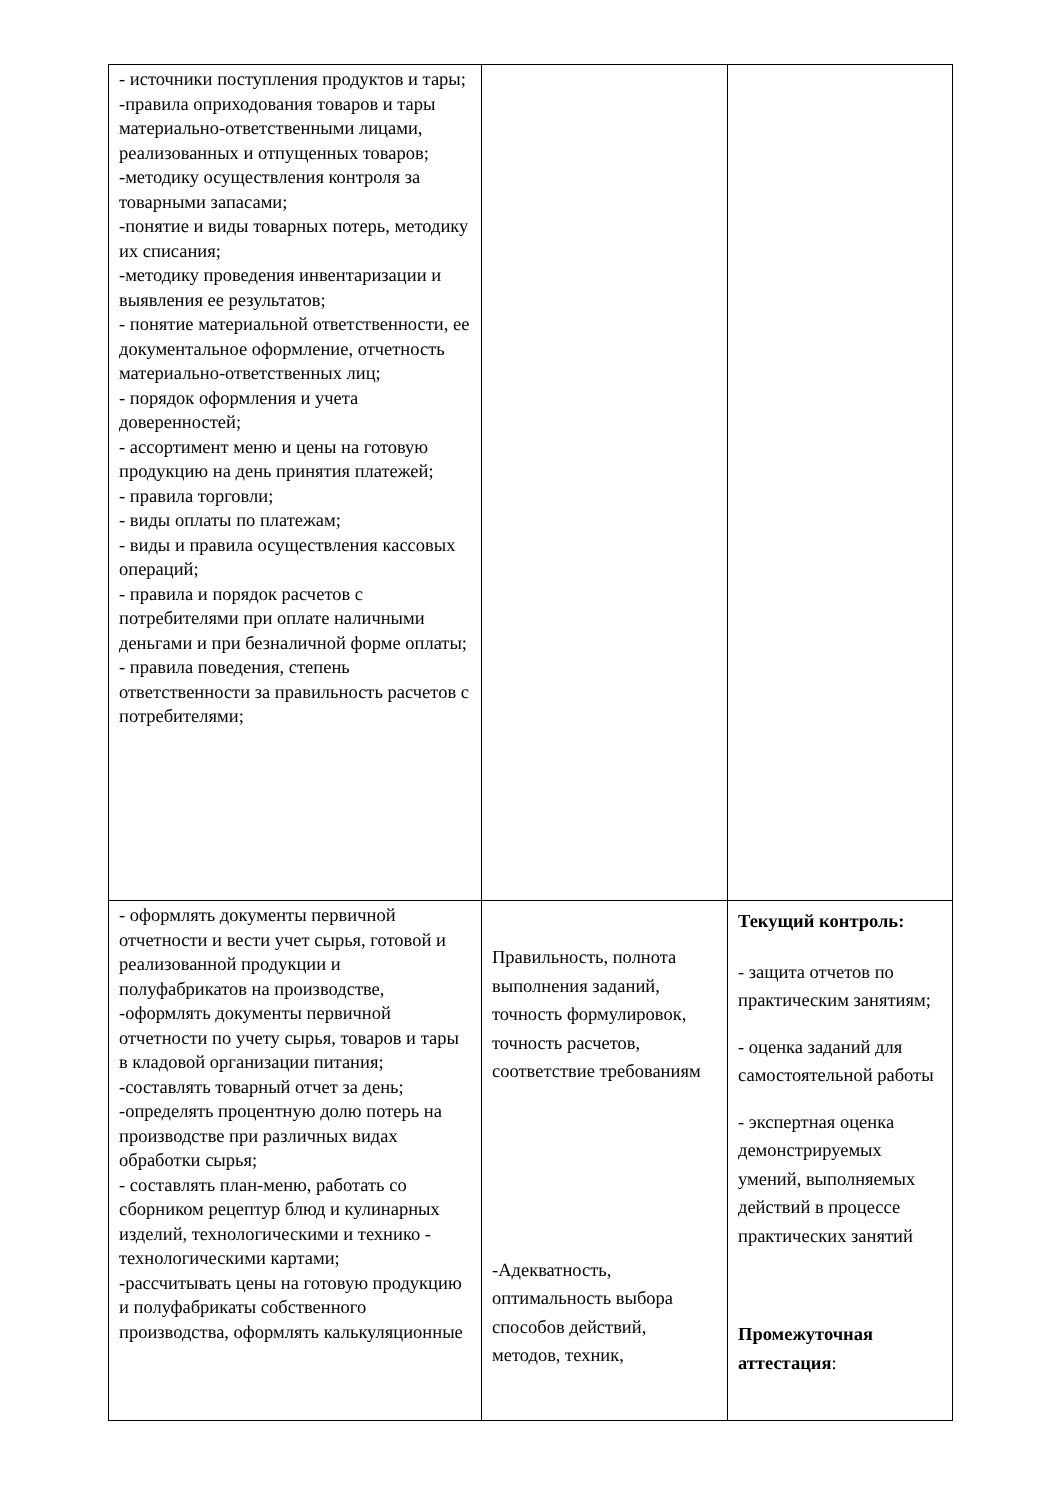| - источники поступления продуктов и тары; -правила оприходования товаров и тары материально-ответственными лицами, реализованных и отпущенных товаров; -методику осуществления контроля за товарными запасами; -понятие и виды товарных потерь, методику их списания; -методику проведения инвентаризации и выявления ее результатов; - понятие материальной ответственности, ее документальное оформление, отчетность материально-ответственных лиц; - порядок оформления и учета доверенностей; - ассортимент меню и цены на готовую продукцию на день принятия платежей; - правила торговли; - виды оплаты по платежам; - виды и правила осуществления кассовых операций; - правила и порядок расчетов с потребителями при оплате наличными деньгами и при безналичной форме оплаты; - правила поведения, степень ответственности за правильность расчетов с потребителями; | | |
| - оформлять документы первичной отчетности и вести учет сырья, готовой и реализованной продукции и полуфабрикатов на производстве, -оформлять документы первичной отчетности по учету сырья, товаров и тары в кладовой организации питания; -составлять товарный отчет за день; -определять процентную долю потерь на производстве при различных видах обработки сырья; - составлять план-меню, работать со сборником рецептур блюд и кулинарных изделий, технологическими и технико - технологическими картами; -рассчитывать цены на готовую продукцию и полуфабрикаты собственного производства, оформлять калькуляционные | Правильность, полнота выполнения заданий, точность формулировок, точность расчетов, соответствие требованиям -Адекватность, оптимальность выбора способов действий, методов, техник, | Текущий контроль: - защита отчетов по практическим занятиям; - оценка заданий для самостоятельной работы - экспертная оценка демонстрируемых умений, выполняемых действий в процессе практических занятий Промежуточная аттестация : |